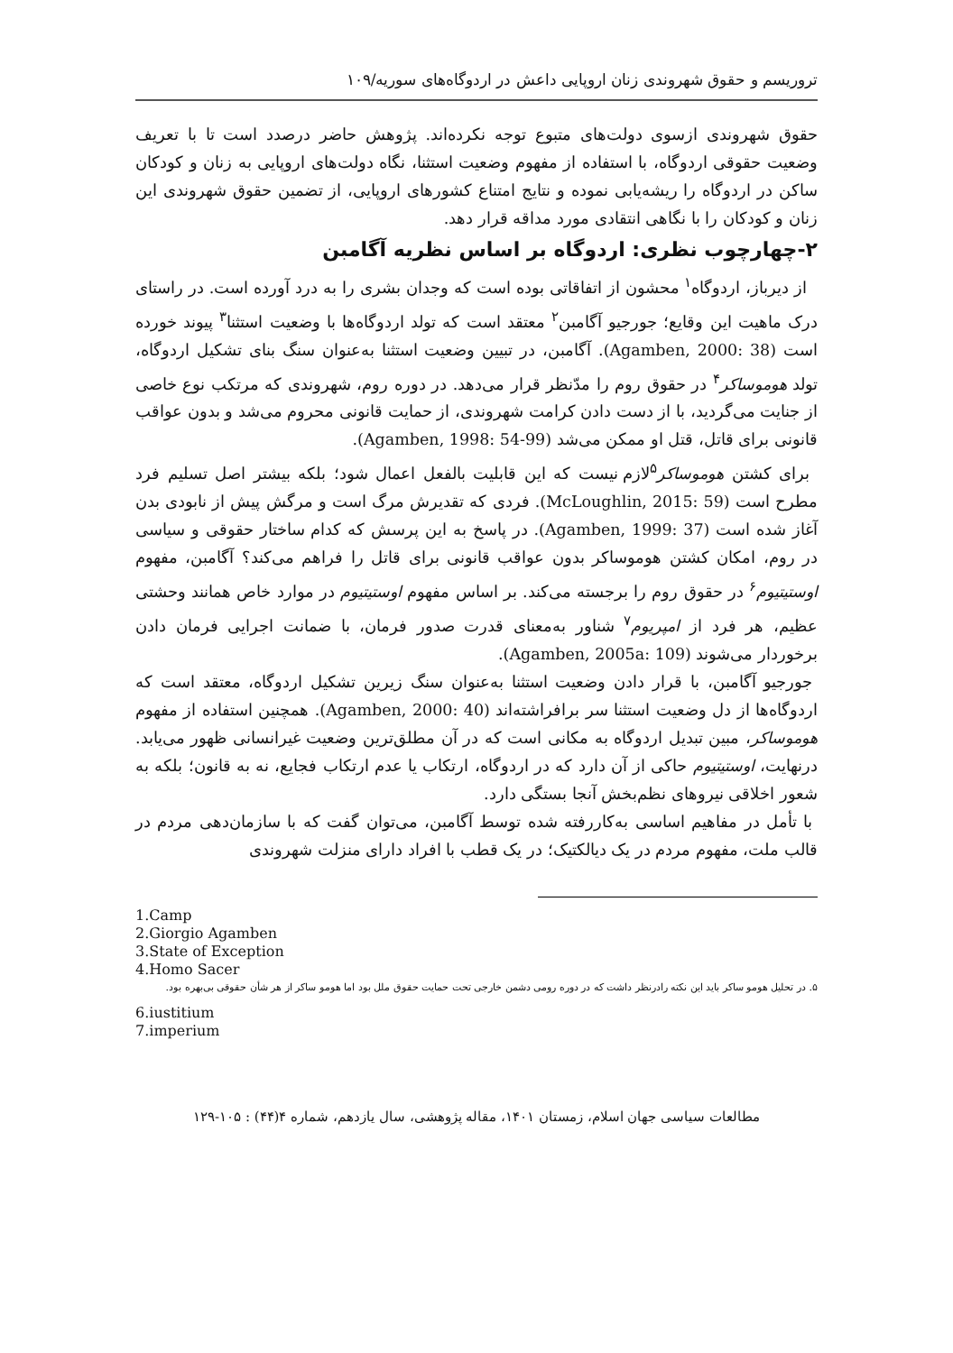تروریسم و حقوق شهروندی زنان اروپایی داعش در اردوگاه‌های سوریه/۱۰۹
حقوق شهروندی ازسوی دولت‌های متبوع توجه نکرده‌اند. پژوهش حاضر درصدد است تا با تعریف وضعیت حقوقی اردوگاه، با استفاده از مفهوم وضعیت استثنا، نگاه دولت‌های اروپایی به زنان و کودکان ساکن در اردوگاه را ریشه‌یابی نموده و نتایج امتناع کشورهای اروپایی، از تضمین حقوق شهروندی این زنان و کودکان را با نگاهی انتقادی مورد مداقه قرار دهد.
۲-چهارچوب نظری: اردوگاه بر اساس نظریه آگامبن
از دیرباز، اردوگاه<sup>۱</sup> محشون از اتفاقاتی بوده است که وجدان بشری را به درد آورده است. در راستای درک ماهیت این وقایع؛ جورجیو آگامبن<sup>۲</sup> معتقد است که تولد اردوگاه‌ها با وضعیت استثنا<sup>۳</sup> پیوند خورده است (Agamben, 2000: 38). آگامبن، در تبیین وضعیت استثنا به‌عنوان سنگ بنای تشکیل اردوگاه، تولد هوموساکر<sup>۴</sup> در حقوق روم را مدّنظر قرار می‌دهد. در دوره روم، شهروندی که مرتکب نوع خاصی از جنایت می‌گردید، با از دست دادن کرامت شهروندی، از حمایت قانونی محروم می‌شد و بدون عواقب قانونی برای قاتل، قتل او ممکن می‌شد (Agamben, 1998: 54-99).
برای کشتن هوموساکر<sup>۵</sup>لازم نیست که این قابلیت بالفعل اعمال شود؛ بلکه بیشتر اصل تسلیم فرد مطرح است (McLoughlin, 2015: 59). فردی که تقدیرش مرگ است و مرگش پیش از نابودی بدن آغاز شده است (Agamben, 1999: 37). در پاسخ به این پرسش که کدام ساختار حقوقی و سیاسی در روم، امکان کشتن هوموساکر بدون عواقب قانونی برای قاتل را فراهم می‌کند؟ آگامبن، مفهوم اوستیتیوم<sup>۶</sup> در حقوق روم را برجسته می‌کند. بر اساس مفهوم اوستیتیوم در موارد خاص همانند وحشتی عظیم، هر فرد از امپریوم<sup>۷</sup> شناور به‌معنای قدرت صدور فرمان، با ضمانت اجرایی فرمان دادن برخوردار می‌شوند (Agamben, 2005a: 109).
جورجیو آگامبن، با قرار دادن وضعیت استثنا به‌عنوان سنگ زیرین تشکیل اردوگاه، معتقد است که اردوگاه‌ها از دل وضعیت استثنا سر برافراشته‌اند (Agamben, 2000: 40). همچنین استفاده از مفهوم هوموساکر، مبین تبدیل اردوگاه به مکانی است که در آن مطلق‌ترین وضعیت غیرانسانی ظهور می‌یابد. درنهایت، اوستیتیوم حاکی از آن دارد که در اردوگاه، ارتکاب یا عدم ارتکاب فجایع، نه به قانون؛ بلکه به شعور اخلاقی نیروهای نظم‌بخش آنجا بستگی دارد.
با تأمل در مفاهیم اساسی به‌کاررفته شده توسط آگامبن، می‌توان گفت که با سازمان‌دهی مردم در قالب ملت، مفهوم مردم در یک دیالکتیک؛ در یک قطب با افراد دارای منزلت شهروندی
1.Camp
2.Giorgio Agamben
3.State of Exception
4.Homo Sacer
۵. در تحلیل هومو ساکر باید این نکته رادرنظر داشت که در دوره رومی دشمن خارجی تحت حمایت حقوق ملل بود اما هومو ساکر از هر شأن حقوقی بی‌بهره بود.
6.iustitium
7.imperium
مطالعات سیاسی جهان اسلام، زمستان ۱۴۰۱، مقاله پژوهشی، سال یازدهم، شماره ۴(۴۴) : ۱۰۵-۱۲۹